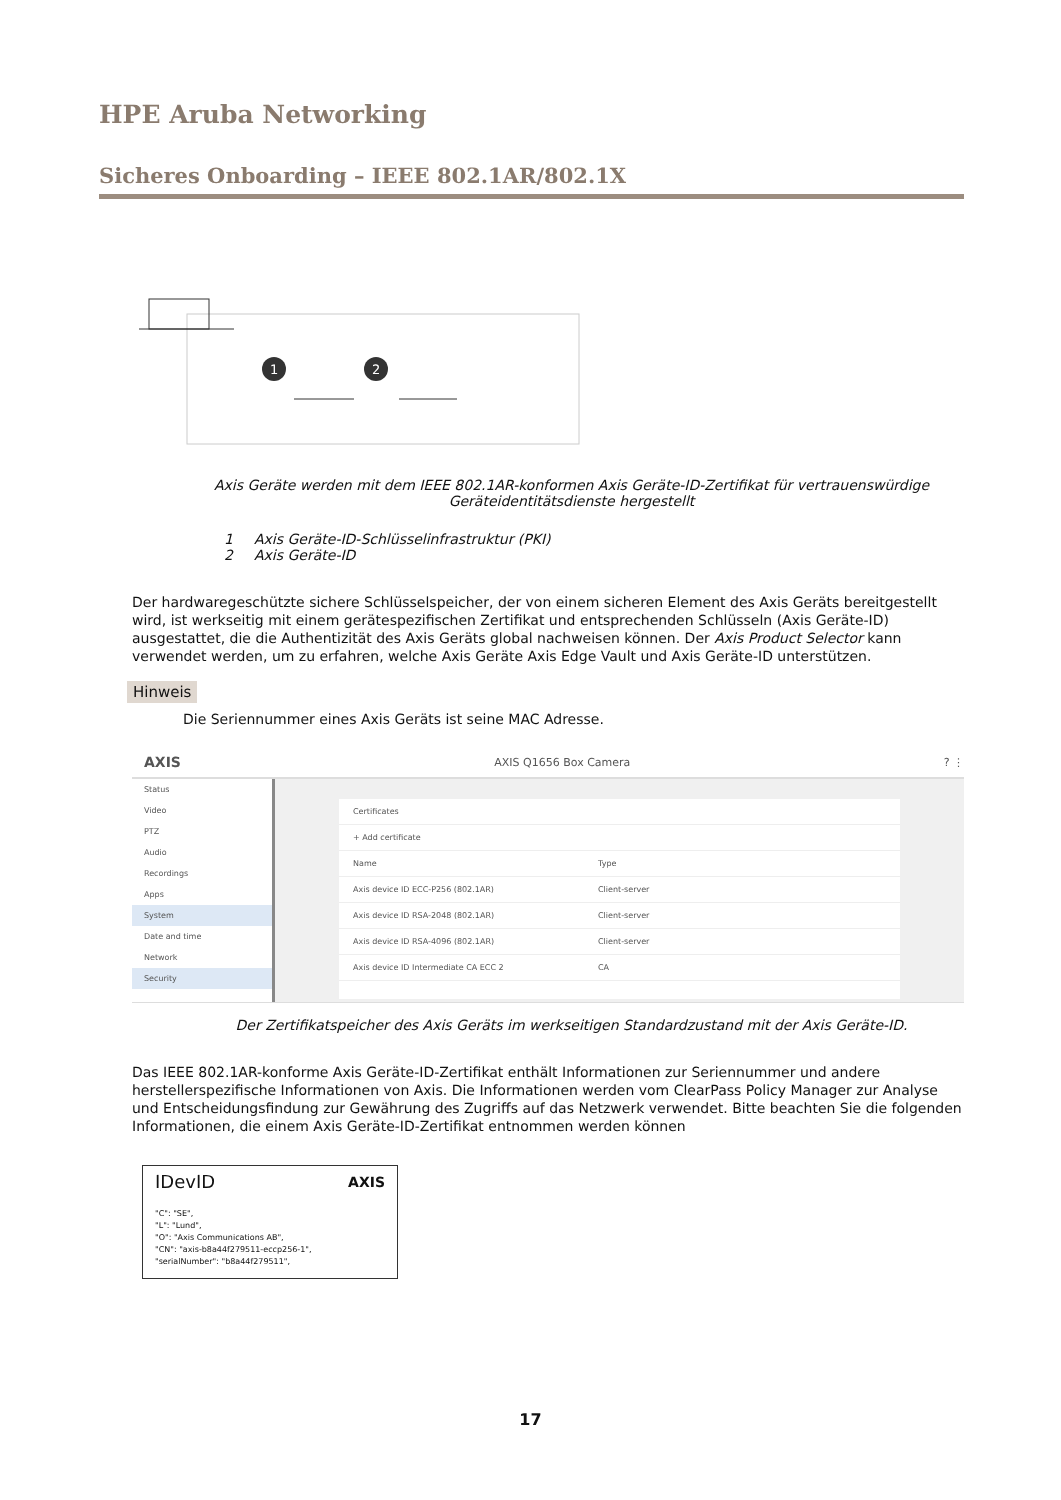HPE Aruba Networking
Sicheres Onboarding – IEEE 802.1AR/802.1X
1
2
Axis Geräte werden mit dem IEEE 802.1AR-konformen Axis Geräte-ID-Zertifikat für vertrauenswürdige Geräteidentitätsdienste hergestellt
1 Axis Geräte-ID-Schlüsselinfrastruktur (PKI)
2 Axis Geräte-ID
Der hardwaregeschützte sichere Schlüsselspeicher, der von einem sicheren Element des Axis Geräts bereitgestellt wird, ist werkseitig mit einem gerätespezifischen Zertifikat und entsprechenden Schlüsseln (Axis Geräte-ID) ausgestattet, die die Authentizität des Axis Geräts global nachweisen können. Der Axis Product Selector kann verwendet werden, um zu erfahren, welche Axis Geräte Axis Edge Vault und Axis Geräte-ID unterstützen.
Hinweis
Die Seriennummer eines Axis Geräts ist seine MAC Adresse.
AXIS AXIS Q1656 Box Camera? ⋮
Status
Video
PTZ
Audio
Recordings
Apps
System
Date and time
Network
Security
Certificates
+ Add certificate
Name Type
Axis device ID ECC-P256 (802.1AR) Client-server
Axis device ID RSA-2048 (802.1AR) Client-server
Axis device ID RSA-4096 (802.1AR) Client-server
Axis device ID Intermediate CA ECC 2 CA
Der Zertifikatspeicher des Axis Geräts im werkseitigen Standardzustand mit der Axis Geräte-ID.
Das IEEE 802.1AR-konforme Axis Geräte-ID-Zertifikat enthält Informationen zur Seriennummer und andere herstellerspezifische Informationen von Axis. Die Informationen werden vom ClearPass Policy Manager zur Analyse und Entscheidungsfindung zur Gewährung des Zugriffs auf das Netzwerk verwendet. Bitte beachten Sie die folgenden Informationen, die einem Axis Geräte-ID-Zertifikat entnommen werden können
IDevID AXIS
"C": "SE",
"L": "Lund",
"O": "Axis Communications AB",
"CN": "axis-b8a44f279511-eccp256-1",
"serialNumber": "b8a44f279511",
17